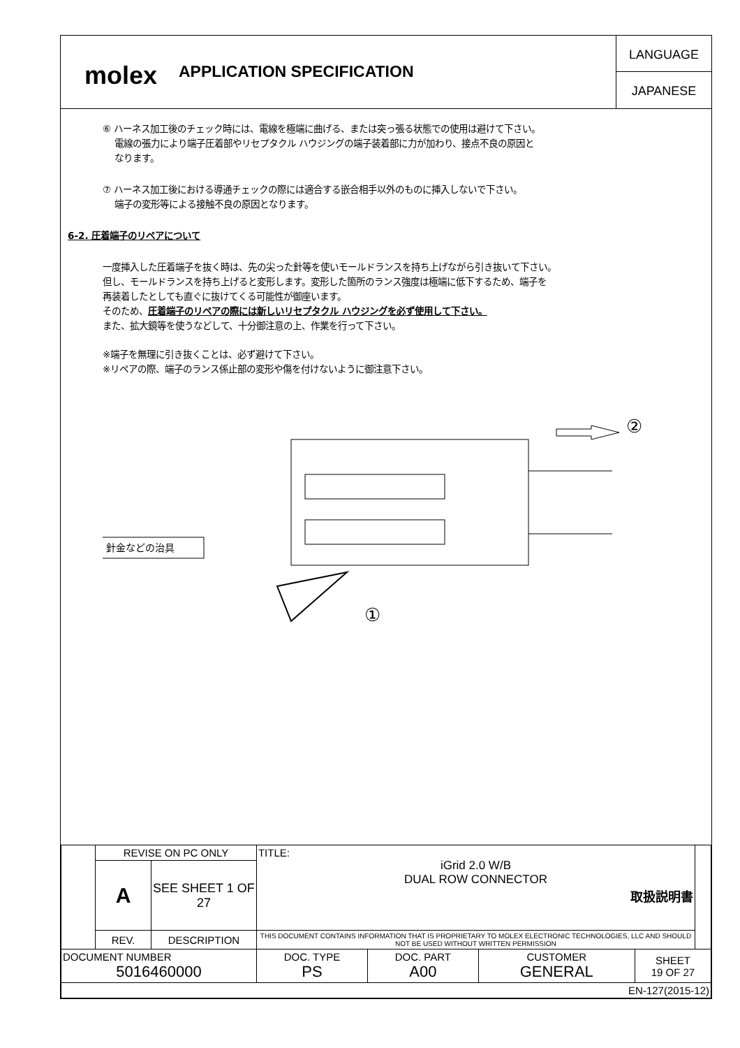molex
APPLICATION SPECIFICATION
LANGUAGE
JAPANESE
⑥ ハーネス加工後のチェック時には、電線を極端に曲げる、または突っ張る状態での使用は避けて下さい。
電線の張力により端子圧着部やリセプタクル ハウジングの端子装着部に力が加わり、接点不良の原因と
なります。
⑦ ハーネス加工後における導通チェックの際には適合する嵌合相手以外のものに挿入しないで下さい。
端子の変形等による接触不良の原因となります。
6-2. 圧着端子のリペアについて
一度挿入した圧着端子を抜く時は、先の尖った針等を使いモールドランスを持ち上げながら引き抜いて下さい。
但し、モールドランスを持ち上げると変形します。変形した箇所のランス強度は極端に低下するため、端子を
再装着したとしても直ぐに抜けてくる可能性が御座います。
そのため、圧着端子のリペアの際には新しいリセプタクル ハウジングを必ず使用して下さい。
また、拡大鏡等を使うなどして、十分御注意の上、作業を行って下さい。
※端子を無理に引き抜くことは、必ず避けて下さい。
※リペアの際、端子のランス係止部の変形や傷を付けないように御注意下さい。
②
針金などの治具
①
| | REVISE ON PC ONLY | | TITLE: iGrid 2.0 W/B DUAL ROW CONNECTOR 取扱説明書 | | | | |
| | A | SEE SHEET 1 OF 27 | | | | | |
| | REV. | DESCRIPTION | THIS DOCUMENT CONTAINS INFORMATION THAT IS PROPRIETARY TO MOLEX ELECTRONIC TECHNOLOGIES, LLC AND SHOULD NOT BE USED WITHOUT WRITTEN PERMISSION | | | | |
| DOCUMENT NUMBER 5016460000 | | | DOC. TYPE PS | DOC. PART A00 | CUSTOMER GENERAL | SHEET 19 OF 27 | |
| EN-127(2015-12) | | | | | | | |